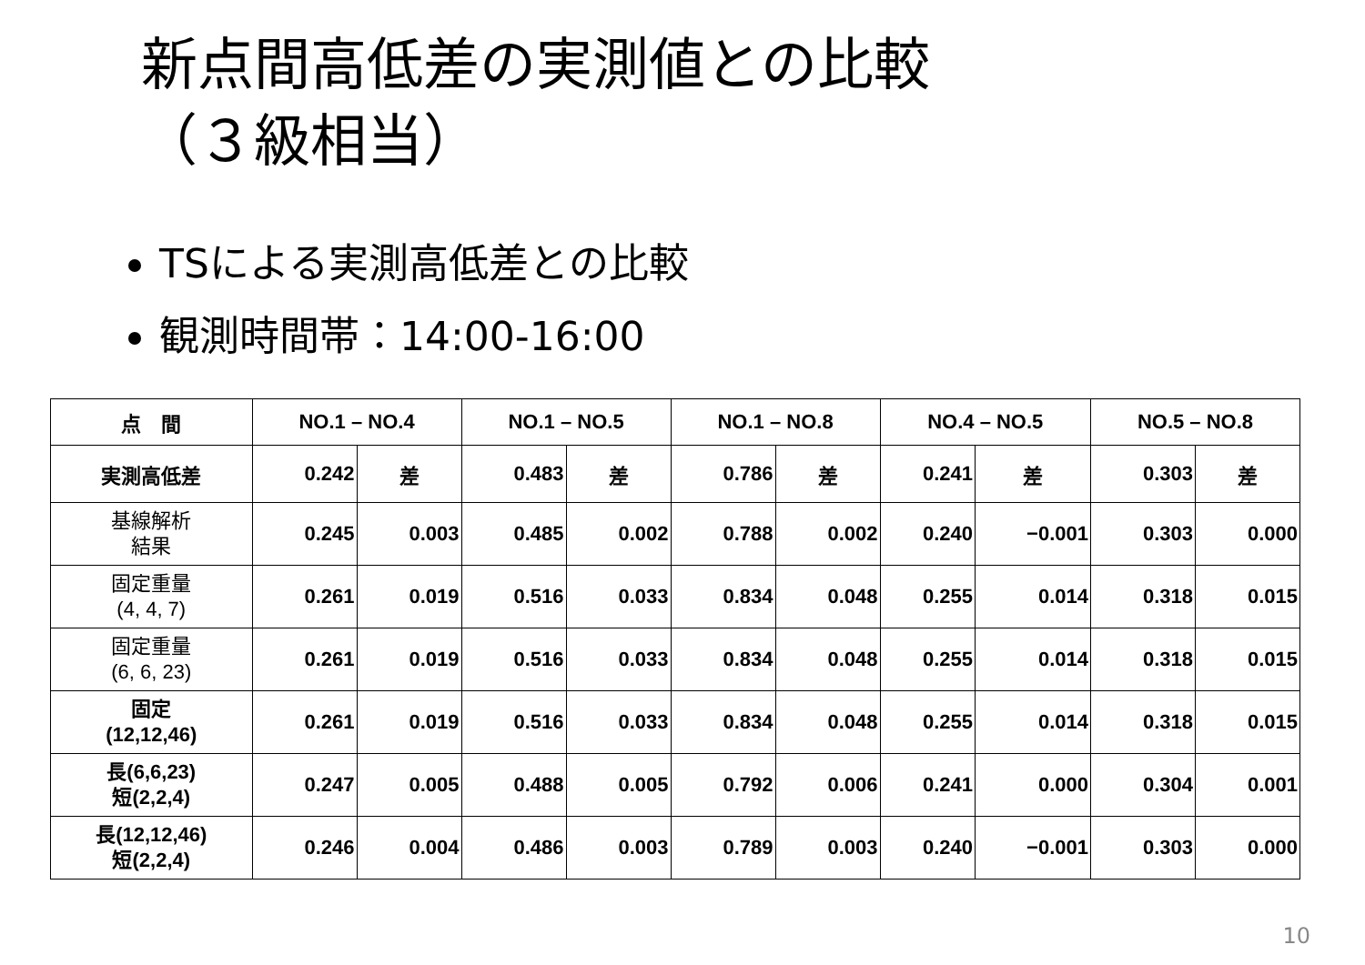新点間高低差の実測値との比較
（３級相当）
TSによる実測高低差との比較
観測時間帯：14:00-16:00
| 点 間 | NO.1 – NO.4 | | NO.1 – NO.5 | | NO.1 – NO.8 | | NO.4 – NO.5 | | NO.5 – NO.8 | |
| --- | --- | --- | --- | --- | --- | --- | --- | --- | --- | --- |
| 実測高低差 | 0.242 | 差 | 0.483 | 差 | 0.786 | 差 | 0.241 | 差 | 0.303 | 差 |
| 基線解析 結果 | 0.245 | 0.003 | 0.485 | 0.002 | 0.788 | 0.002 | 0.240 | −0.001 | 0.303 | 0.000 |
| 固定重量 (4, 4, 7) | 0.261 | 0.019 | 0.516 | 0.033 | 0.834 | 0.048 | 0.255 | 0.014 | 0.318 | 0.015 |
| 固定重量 (6, 6, 23) | 0.261 | 0.019 | 0.516 | 0.033 | 0.834 | 0.048 | 0.255 | 0.014 | 0.318 | 0.015 |
| 固定 (12,12,46) | 0.261 | 0.019 | 0.516 | 0.033 | 0.834 | 0.048 | 0.255 | 0.014 | 0.318 | 0.015 |
| 長(6,6,23) 短(2,2,4) | 0.247 | 0.005 | 0.488 | 0.005 | 0.792 | 0.006 | 0.241 | 0.000 | 0.304 | 0.001 |
| 長(12,12,46) 短(2,2,4) | 0.246 | 0.004 | 0.486 | 0.003 | 0.789 | 0.003 | 0.240 | −0.001 | 0.303 | 0.000 |
10